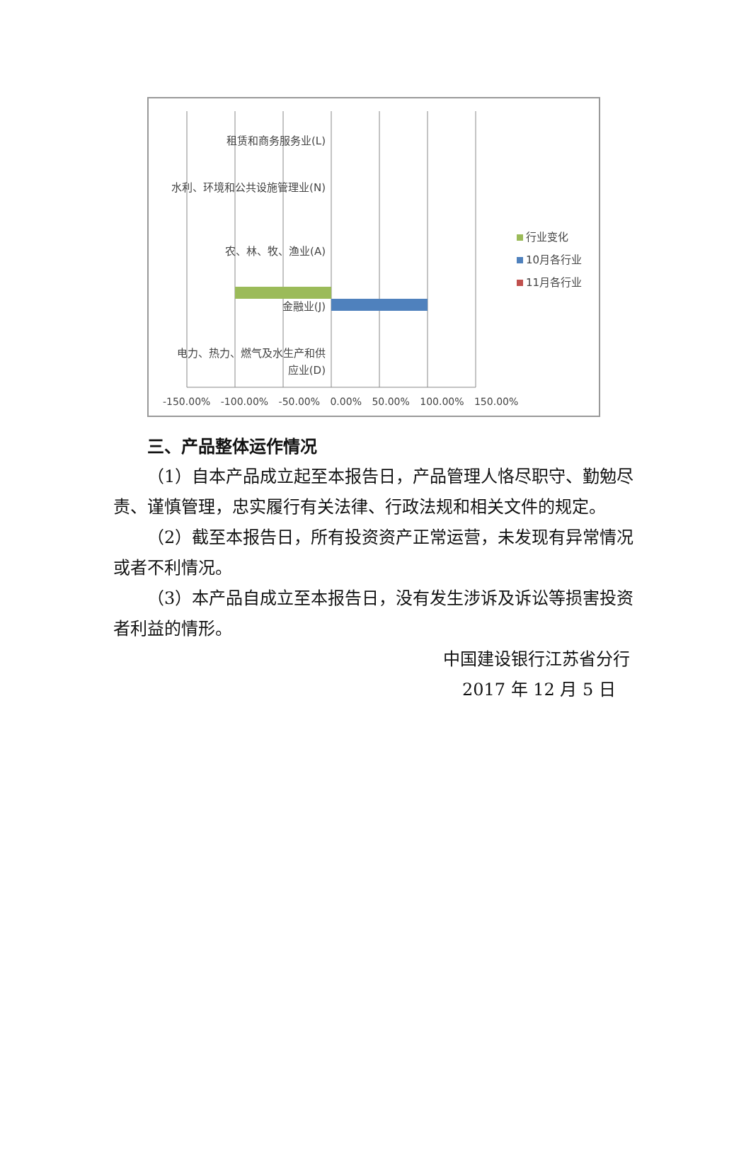租赁和商务服务业(L)
水利、环境和公共设施管理业(N)
农、林、牧、渔业(A)
金融业(J)
电力、热力、燃气及水生产和供应业(D)
行业变化
10月各行业
11月各行业
-150.00% -100.00% -50.00% 0.00% 50.00% 100.00% 150.00%
三、产品整体运作情况
（1）自本产品成立起至本报告日，产品管理人恪尽职守、勤勉尽责、谨慎管理，忠实履行有关法律、行政法规和相关文件的规定。
（2）截至本报告日，所有投资资产正常运营，未发现有异常情况或者不利情况。
（3）本产品自成立至本报告日，没有发生涉诉及诉讼等损害投资者利益的情形。
中国建设银行江苏省分行
2017 年 12 月 5 日